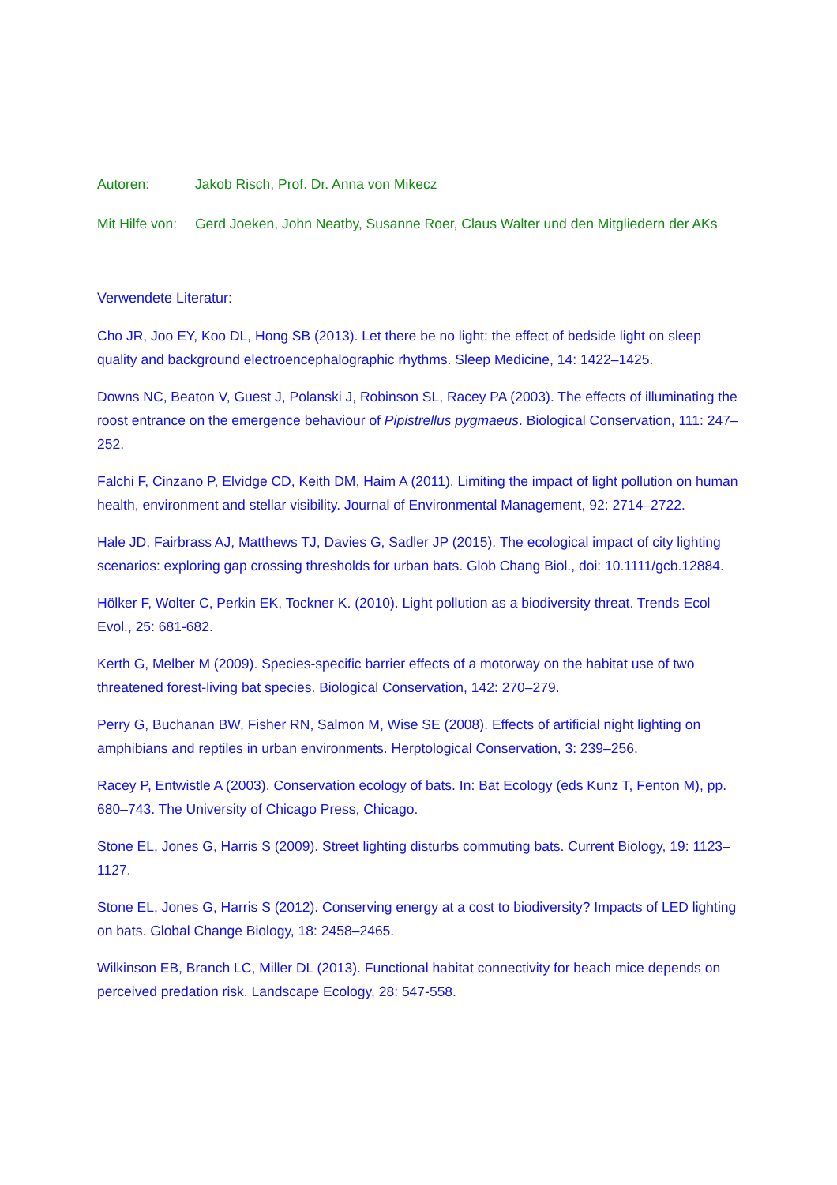Autoren: Jakob Risch, Prof. Dr. Anna von Mikecz
Mit Hilfe von:
Gerd Joeken, John Neatby, Susanne Roer, Claus Walter und den Mitgliedern der AKs
Verwendete Literatur:
Cho JR, Joo EY, Koo DL, Hong SB (2013). Let there be no light: the effect of bedside light on sleep quality and background electroencephalographic rhythms. Sleep Medicine, 14: 1422–1425.
Downs NC, Beaton V, Guest J, Polanski J, Robinson SL, Racey PA (2003). The effects of illuminating the roost entrance on the emergence behaviour of Pipistrellus pygmaeus. Biological Conservation, 111: 247–252.
Falchi F, Cinzano P, Elvidge CD, Keith DM, Haim A (2011). Limiting the impact of light pollution on human health, environment and stellar visibility. Journal of Environmental Management, 92: 2714–2722.
Hale JD, Fairbrass AJ, Matthews TJ, Davies G, Sadler JP (2015). The ecological impact of city lighting scenarios: exploring gap crossing thresholds for urban bats. Glob Chang Biol., doi: 10.1111/gcb.12884.
Hölker F, Wolter C, Perkin EK, Tockner K. (2010). Light pollution as a biodiversity threat. Trends Ecol Evol., 25: 681-682.
Kerth G, Melber M (2009). Species-specific barrier effects of a motorway on the habitat use of two threatened forest-living bat species. Biological Conservation, 142: 270–279.
Perry G, Buchanan BW, Fisher RN, Salmon M, Wise SE (2008). Effects of artificial night lighting on amphibians and reptiles in urban environments. Herptological Conservation, 3: 239–256.
Racey P, Entwistle A (2003). Conservation ecology of bats. In: Bat Ecology (eds Kunz T, Fenton M), pp. 680–743. The University of Chicago Press, Chicago.
Stone EL, Jones G, Harris S (2009). Street lighting disturbs commuting bats. Current Biology, 19: 1123–1127.
Stone EL, Jones G, Harris S (2012). Conserving energy at a cost to biodiversity? Impacts of LED lighting on bats. Global Change Biology, 18: 2458–2465.
Wilkinson EB, Branch LC, Miller DL (2013). Functional habitat connectivity for beach mice depends on perceived predation risk. Landscape Ecology, 28: 547-558.